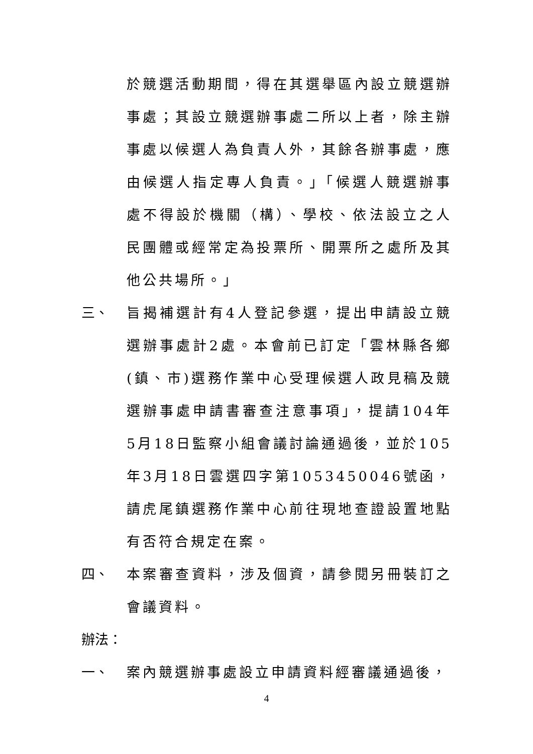於競選活動期間，得在其選舉區內設立競選辦事處；其設立競選辦事處二所以上者，除主辦事處以候選人為負責人外，其餘各辦事處，應由候選人指定專人負責。」「候選人競選辦事處不得設於機關（構）、學校、依法設立之人民團體或經常定為投票所、開票所之處所及其他公共場所。」
三、 旨揭補選計有4人登記參選，提出申請設立競選辦事處計2處。本會前已訂定「雲林縣各鄉(鎮、市)選務作業中心受理候選人政見稿及競選辦事處申請書審查注意事項」，提請104年5月18日監察小組會議討論通過後，並於105年3月18日雲選四字第1053450046號函，請虎尾鎮選務作業中心前往現地查證設置地點有否符合規定在案。
四、 本案審查資料，涉及個資，請參閱另冊裝訂之會議資料。
辦法：
一、 案內競選辦事處設立申請資料經審議通過後，
4